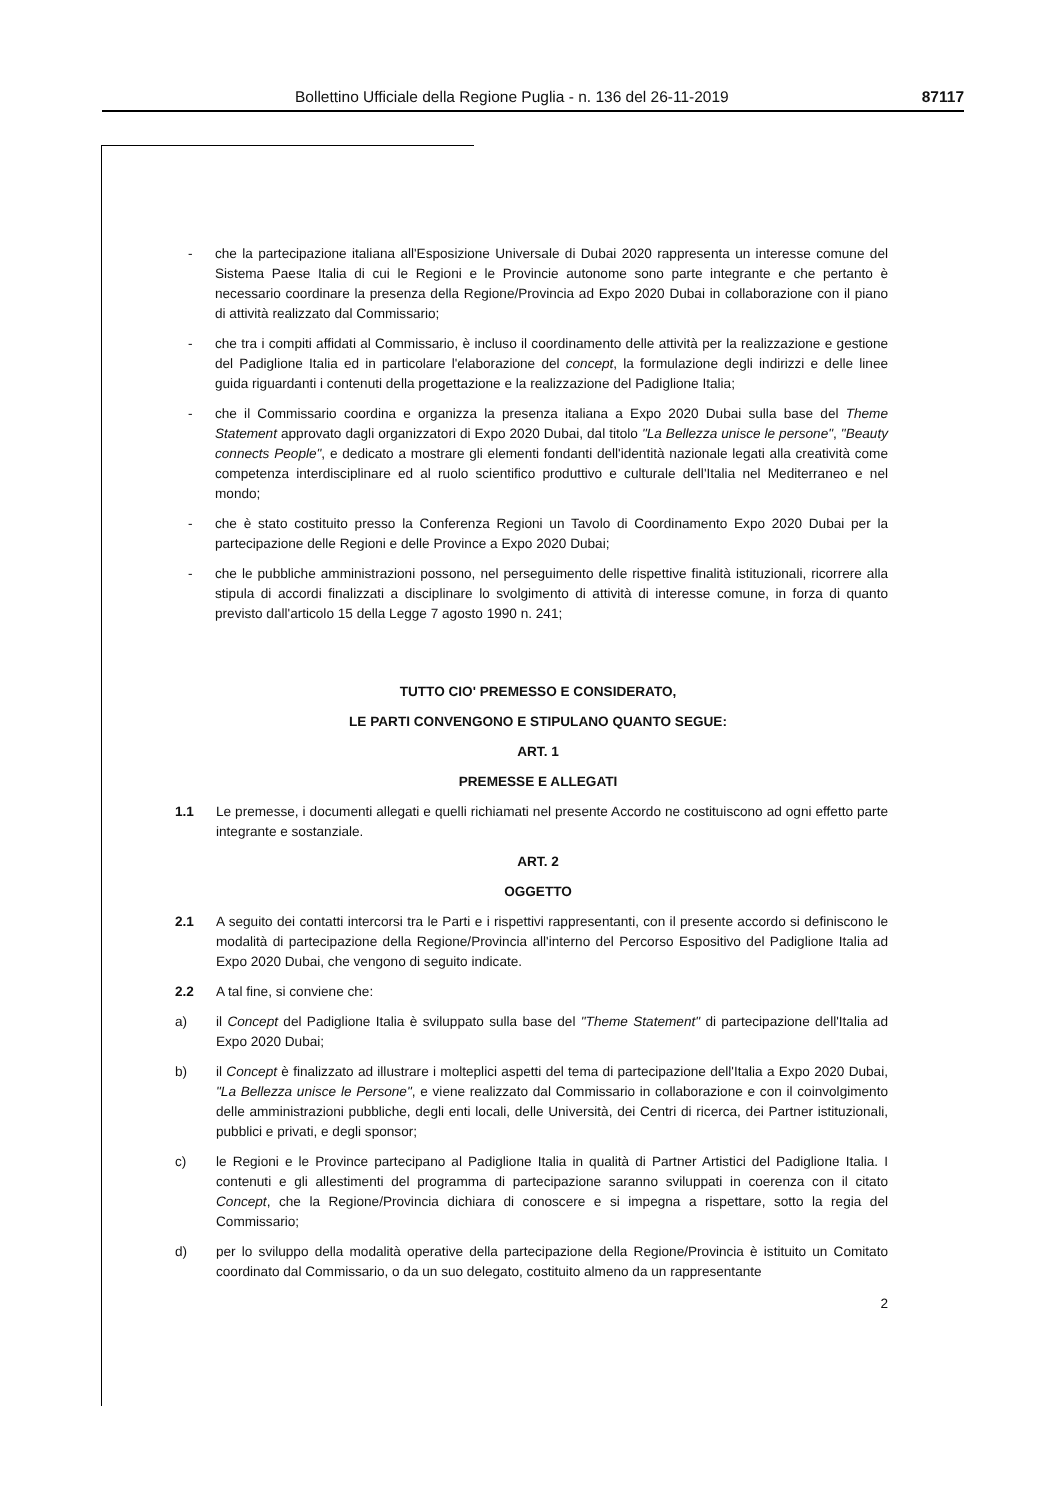Bollettino Ufficiale della Regione Puglia - n. 136 del 26-11-2019 87117
- che la partecipazione italiana all'Esposizione Universale di Dubai 2020 rappresenta un interesse comune del Sistema Paese Italia di cui le Regioni e le Provincie autonome sono parte integrante e che pertanto è necessario coordinare la presenza della Regione/Provincia ad Expo 2020 Dubai in collaborazione con il piano di attività realizzato dal Commissario;
- che tra i compiti affidati al Commissario, è incluso il coordinamento delle attività per la realizzazione e gestione del Padiglione Italia ed in particolare l'elaborazione del concept, la formulazione degli indirizzi e delle linee guida riguardanti i contenuti della progettazione e la realizzazione del Padiglione Italia;
- che il Commissario coordina e organizza la presenza italiana a Expo 2020 Dubai sulla base del Theme Statement approvato dagli organizzatori di Expo 2020 Dubai, dal titolo "La Bellezza unisce le persone", "Beauty connects People", e dedicato a mostrare gli elementi fondanti dell'identità nazionale legati alla creatività come competenza interdisciplinare ed al ruolo scientifico produttivo e culturale dell'Italia nel Mediterraneo e nel mondo;
- che è stato costituito presso la Conferenza Regioni un Tavolo di Coordinamento Expo 2020 Dubai per la partecipazione delle Regioni e delle Province a Expo 2020 Dubai;
- che le pubbliche amministrazioni possono, nel perseguimento delle rispettive finalità istituzionali, ricorrere alla stipula di accordi finalizzati a disciplinare lo svolgimento di attività di interesse comune, in forza di quanto previsto dall'articolo 15 della Legge 7 agosto 1990 n. 241;
TUTTO CIO' PREMESSO E CONSIDERATO,
LE PARTI CONVENGONO E STIPULANO QUANTO SEGUE:
ART. 1
PREMESSE E ALLEGATI
1.1 Le premesse, i documenti allegati e quelli richiamati nel presente Accordo ne costituiscono ad ogni effetto parte integrante e sostanziale.
ART. 2
OGGETTO
2.1 A seguito dei contatti intercorsi tra le Parti e i rispettivi rappresentanti, con il presente accordo si definiscono le modalità di partecipazione della Regione/Provincia all'interno del Percorso Espositivo del Padiglione Italia ad Expo 2020 Dubai, che vengono di seguito indicate.
2.2 A tal fine, si conviene che:
a) il Concept del Padiglione Italia è sviluppato sulla base del "Theme Statement" di partecipazione dell'Italia ad Expo 2020 Dubai;
b) il Concept è finalizzato ad illustrare i molteplici aspetti del tema di partecipazione dell'Italia a Expo 2020 Dubai, "La Bellezza unisce le Persone", e viene realizzato dal Commissario in collaborazione e con il coinvolgimento delle amministrazioni pubbliche, degli enti locali, delle Università, dei Centri di ricerca, dei Partner istituzionali, pubblici e privati, e degli sponsor;
c) le Regioni e le Province partecipano al Padiglione Italia in qualità di Partner Artistici del Padiglione Italia. I contenuti e gli allestimenti del programma di partecipazione saranno sviluppati in coerenza con il citato Concept, che la Regione/Provincia dichiara di conoscere e si impegna a rispettare, sotto la regia del Commissario;
d) per lo sviluppo della modalità operative della partecipazione della Regione/Provincia è istituito un Comitato coordinato dal Commissario, o da un suo delegato, costituito almeno da un rappresentante
2